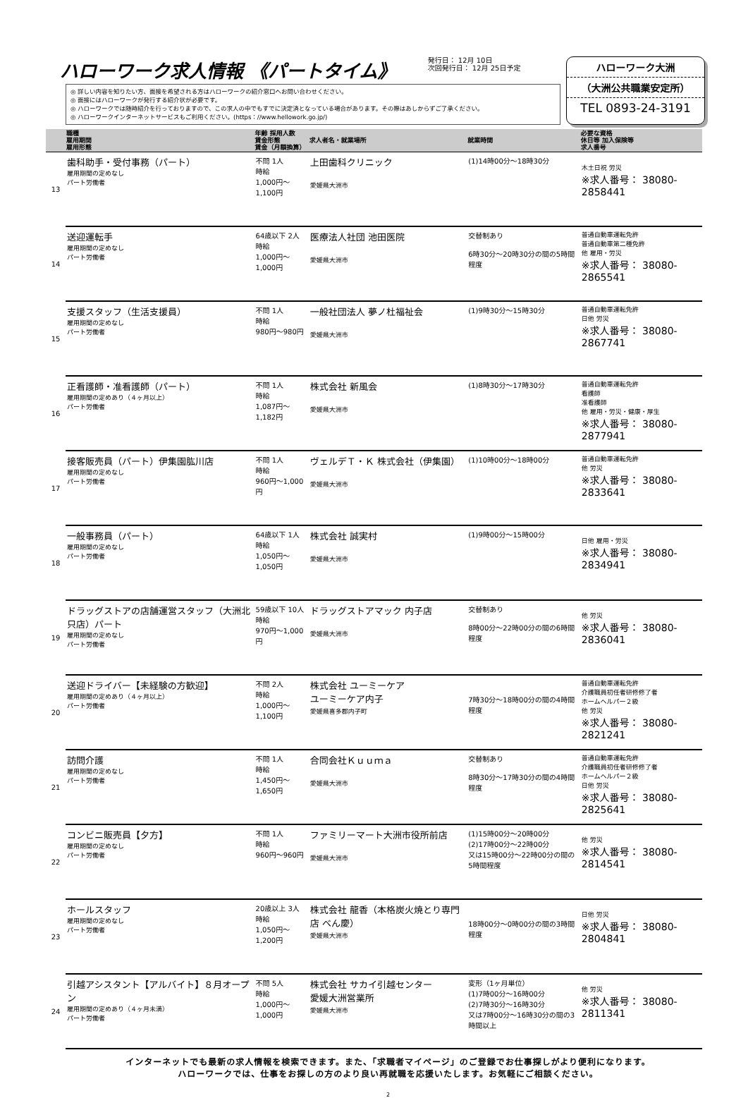ハローワーク求人情報 《パートタイム》
発行日： 12月 10日
次回発行日： 12月 25日予定
◎ 詳しい内容を知りたい方、面接を希望される方はハローワークの紹介窓口へお問い合わせください。
◎ 面接にはハローワークが発行する紹介状が必要です。
◎ ハローワークでは随時紹介を行っておりますので、この求人の中でもすでに決定済となっている場合があります。その際はあしからずご了承ください。
◎ ハローワークインターネットサービスもご利用ください。(https：//www.hellowork.go.jp/)
ハローワーク大洲
（大洲公共職業安定所）
TEL 0893-24-3191
| | 職種 雇用期間 雇用形態 | 年齢 採用人数 賃金形態 賃金（月額換算） | 求人者名・就業場所 | 就業時間 | 必要な資格 休日等 加入保険等 求人番号 |
| --- | --- | --- | --- | --- | --- |
| 13 | 歯科助手・受付事務（パート） 雇用期間の定めなし パート労働者 | 不問 1人 時給 1,000円～1,100円 | 上田歯科クリニック 愛媛県大洲市 | (1)14時00分～18時30分 | 木土日祝 労災 ※求人番号： 38080- 2858441 |
| 14 | 送迎運転手 雇用期間の定めなし パート労働者 | 64歳以下 2人 時給 1,000円～1,000円 | 医療法人社団 池田医院 愛媛県大洲市 | 交替制あり 6時30分～20時30分の間の5時間程度 | 普通自動車運転免許 普通自動車第二種免許 他 雇用・労災 ※求人番号： 38080- 2865541 |
| 15 | 支援スタッフ（生活支援員） 雇用期間の定めなし パート労働者 | 不問 1人 時給 980円～980円 | 一般社団法人 夢ノ杜福祉会 愛媛県大洲市 | (1)9時30分～15時30分 | 普通自動車運転免許 日他 労災 ※求人番号： 38080- 2867741 |
| 16 | 正看護師・准看護師（パート） 雇用期間の定めあり（４ヶ月以上） パート労働者 | 不問 1人 時給 1,087円～1,182円 | 株式会社 新風会 愛媛県大洲市 | (1)8時30分～17時30分 | 普通自動車運転免許 看護師 准看護師 他 雇用・労災・健康・厚生 ※求人番号： 38080- 2877941 |
| 17 | 接客販売員（パート）伊集園肱川店 雇用期間の定めなし パート労働者 | 不問 1人 時給 960円～1,000円 | ヴェルデＴ・Ｋ 株式会社（伊集園） 愛媛県大洲市 | (1)10時00分～18時00分 | 普通自動車運転免許 他 労災 ※求人番号： 38080- 2833641 |
| 18 | 一般事務員（パート） 雇用期間の定めなし パート労働者 | 64歳以下 1人 時給 1,050円～1,050円 | 株式会社 誠実村 愛媛県大洲市 | (1)9時00分～15時00分 | 日他 雇用・労災 ※求人番号： 38080- 2834941 |
| 19 | ドラッグストアの店舗運営スタッフ（大洲北只店）パート 雇用期間の定めなし パート労働者 | 59歳以下 10人 時給 970円～1,000円 | ドラッグストアマック 内子店 愛媛県大洲市 | 交替制あり 8時00分～22時00分の間の6時間程度 | 他 労災 ※求人番号： 38080- 2836041 |
| 20 | 送迎ドライバー【未経験の方歓迎】 雇用期間の定めあり（４ヶ月以上） パート労働者 | 不問 2人 時給 1,000円～1,100円 | 株式会社 ユーミーケア ユーミーケア内子 愛媛県喜多郡内子町 | 7時30分～18時00分の間の4時間程度 | 普通自動車運転免許 介護職員初任者研修修了者 ホームヘルパー２級 他 労災 ※求人番号： 38080- 2821241 |
| 21 | 訪問介護 雇用期間の定めなし パート労働者 | 不問 1人 時給 1,450円～1,650円 | 合同会社Ｋｕｕｍａ 愛媛県大洲市 | 交替制あり 8時30分～17時30分の間の4時間程度 | 普通自動車運転免許 介護職員初任者研修修了者 ホームヘルパー２級 日他 労災 ※求人番号： 38080- 2825641 |
| 22 | コンビニ販売員【夕方】 雇用期間の定めなし パート労働者 | 不問 1人 時給 960円～960円 | ファミリーマート大洲市役所前店 愛媛県大洲市 | (1)15時00分～20時00分 (2)17時00分～22時00分 又は15時00分～22時00分の間の5時間程度 | 他 労災 ※求人番号： 38080- 2814541 |
| 23 | ホールスタッフ 雇用期間の定めなし パート労働者 | 20歳以上 3人 時給 1,050円～1,200円 | 株式会社 龍香（本格炭火焼とり専門店 べん慶） 愛媛県大洲市 | 18時00分～0時00分の間の3時間程度 | 日他 労災 ※求人番号： 38080- 2804841 |
| 24 | 引越アシスタント【アルバイト】８月オープン 雇用期間の定めあり（４ヶ月未満） パート労働者 | 不問 5人 時給 1,000円～1,000円 | 株式会社 サカイ引越センター 愛媛大洲営業所 愛媛県大洲市 | 変形（1ヶ月単位） (1)7時00分～16時00分 (2)7時30分～16時30分 又は7時00分～16時30分の間の3時間以上 | 他 労災 ※求人番号： 38080- 2811341 |
インターネットでも最新の求人情報を検索できます。また、「求職者マイページ」のご登録でお仕事探しがより便利になります。
ハローワークでは、仕事をお探しの方のより良い再就職を応援いたします。お気軽にご相談ください。
2